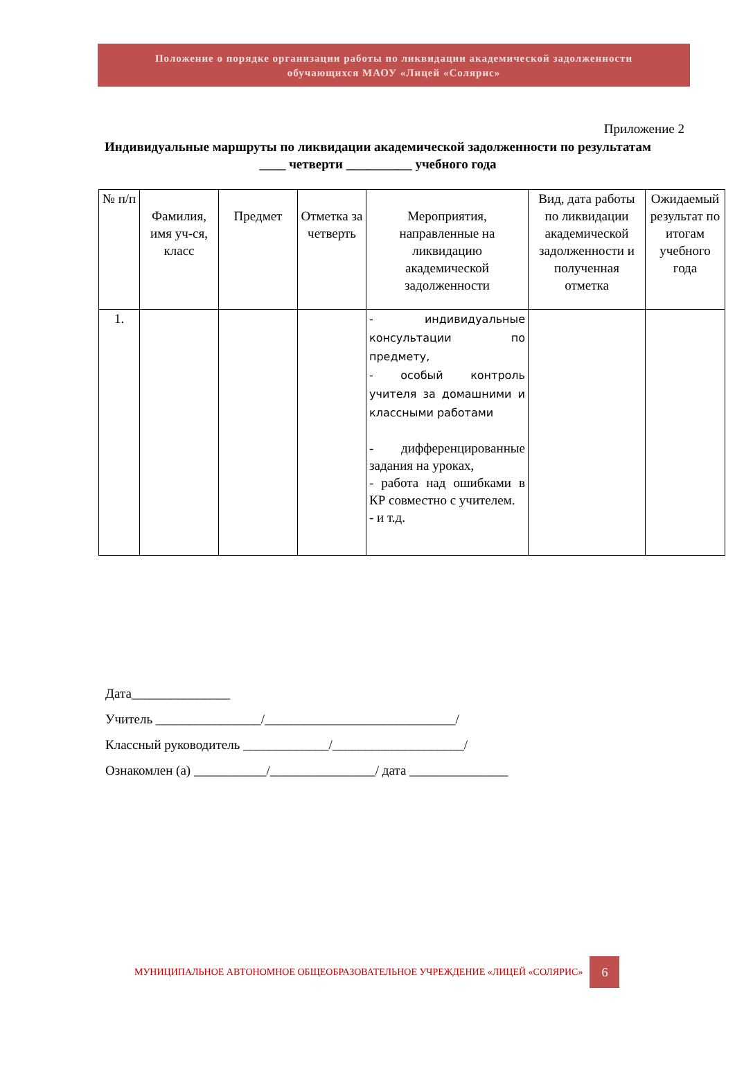Положение о порядке организации работы по ликвидации академической задолженности
обучающихся МАОУ «Лицей «Солярис»
Приложение 2
Индивидуальные маршруты по ликвидации академической задолженности по результатам ____ четверти __________ учебного года
| № п/п | Фамилия, имя уч-ся, класс | Предмет | Отметка за четверть | Мероприятия, направленные на ликвидацию академической задолженности | Вид, дата работы по ликвидации академической задолженности и полученная отметка | Ожидаемый результат по итогам учебного года |
| --- | --- | --- | --- | --- | --- | --- |
| 1. | | | | - индивидуальные консультации по предмету, - особый контроль учителя за домашними и классными работами - дифференцированные задания на уроках, - работа над ошибками в КР совместно с учителем. - и т.д. | | |
Дата_______________
Учитель ________________/_____________________________/
Классный руководитель _____________/____________________/
Ознакомлен (а) ___________/________________/ дата _______________
МУНИЦИПАЛЬНОЕ АВТОНОМНОЕ ОБЩЕОБРАЗОВАТЕЛЬНОЕ УЧРЕЖДЕНИЕ «ЛИЦЕЙ «СОЛЯРИС»
6